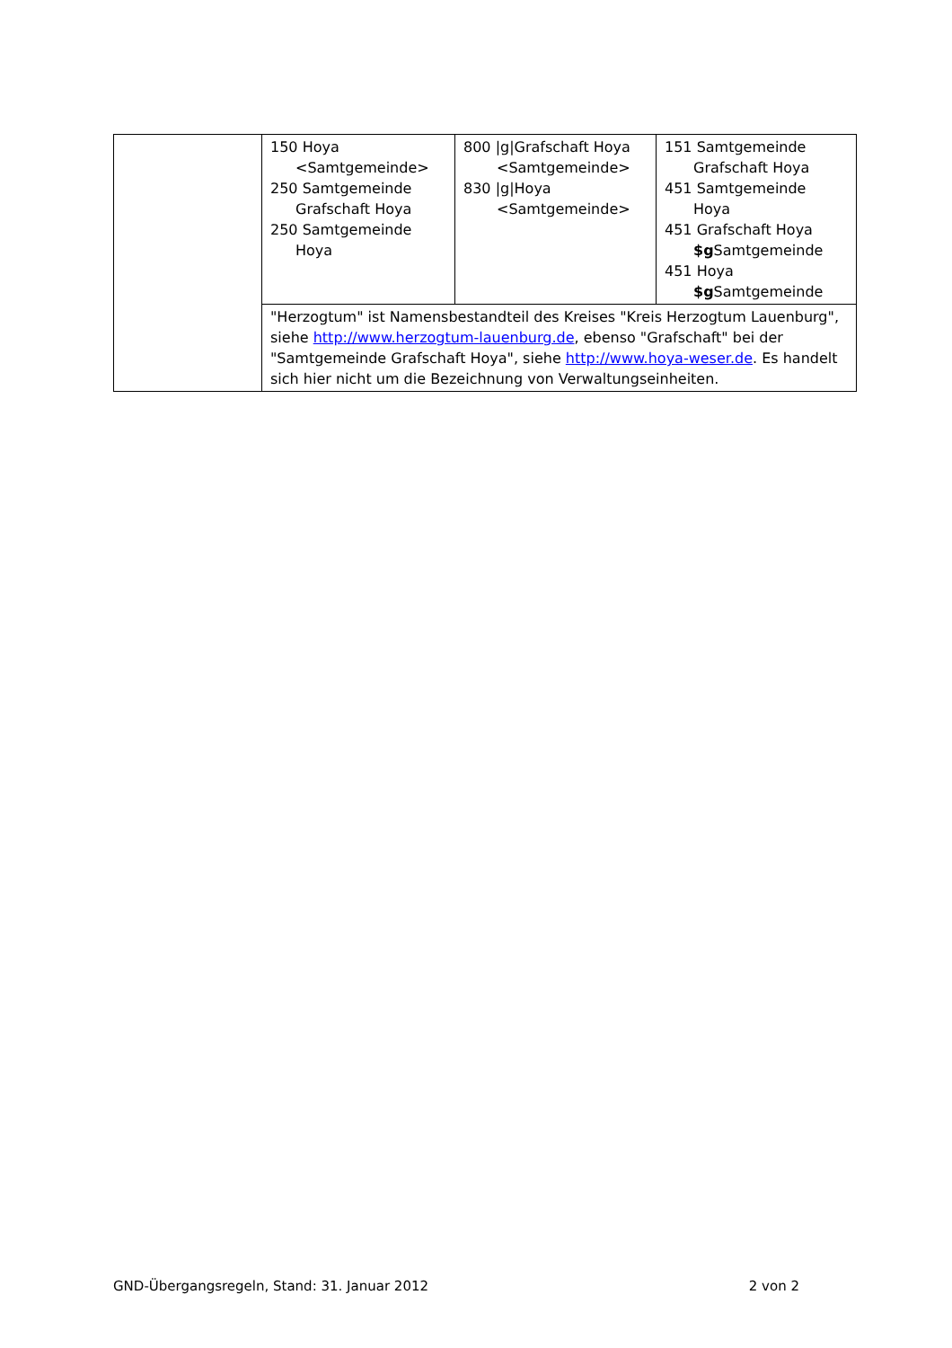| | 150 Hoya <Samtgemeinde> 250 Samtgemeinde Grafschaft Hoya 250 Samtgemeinde Hoya | 800 /g/Grafschaft Hoya <Samtgemeinde> 830 /g/Hoya <Samtgemeinde> | 151 Samtgemeinde Grafschaft Hoya 451 Samtgemeinde Hoya 451 Grafschaft Hoya $g Samtgemeinde 451 Hoya $g Samtgemeinde |
| | "Herzogtum" ist Namensbestandteil des Kreises "Kreis Herzogtum Lauenburg", siehe http://www.herzogtum-lauenburg.de , ebenso "Grafschaft" bei der "Samtgemeinde Grafschaft Hoya", siehe http://www.hoya-weser.de . Es handelt sich hier nicht um die Bezeichnung von Verwaltungseinheiten. | | |
GND-Übergangsregeln, Stand: 31. Januar 2012 2 von 2